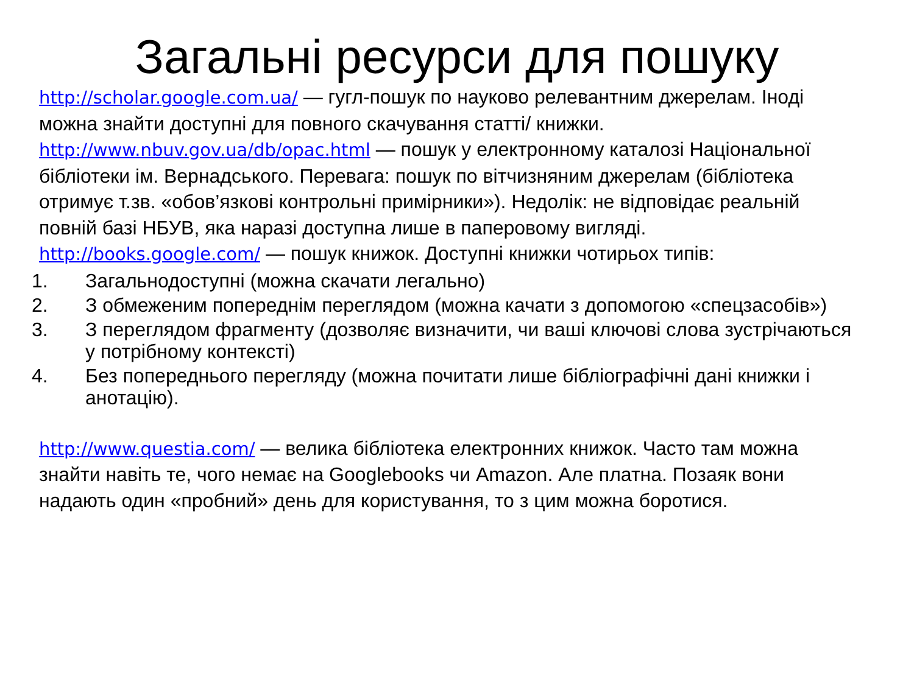Загальні ресурси для пошуку
http://scholar.google.com.ua/ — гугл-пошук по науково релевантним джерелам. Іноді можна знайти доступні для повного скачування статті/ книжки.
http://www.nbuv.gov.ua/db/opac.html — пошук у електронному каталозі Національної бібліотеки ім. Вернадського. Перевага: пошук по вітчизняним джерелам (бібліотека отримує т.зв. «обов’язкові контрольні примірники»). Недолік: не відповідає реальній повній базі НБУВ, яка наразі доступна лише в паперовому вигляді.
http://books.google.com/ — пошук книжок. Доступні книжки чотирьох типів:
1. Загальнодоступні (можна скачати легально)
2. З обмеженим попереднім переглядом (можна качати з допомогою «спецзасобів»)
3. З переглядом фрагменту (дозволяє визначити, чи ваші ключові слова зустрічаються у потрібному контексті)
4. Без попереднього перегляду (можна почитати лише бібліографічні дані книжки і анотацію).
http://www.questia.com/ — велика бібліотека електронних книжок. Часто там можна знайти навіть те, чого немає на Googlebooks чи Amazon. Але платна. Позаяк вони надають один «пробний» день для користування, то з цим можна боротися.